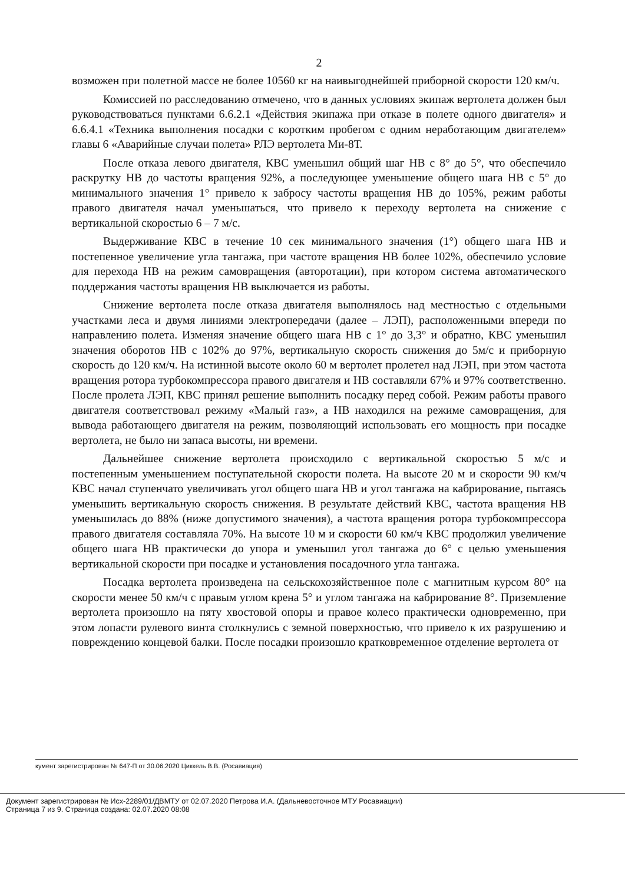2
возможен при полетной массе не более 10560 кг на наивыгоднейшей приборной скорости 120 км/ч.
Комиссией по расследованию отмечено, что в данных условиях экипаж вертолета должен был руководствоваться пунктами 6.6.2.1 «Действия экипажа при отказе в полете одного двигателя» и 6.6.4.1 «Техника выполнения посадки с коротким пробегом с одним неработающим двигателем» главы 6 «Аварийные случаи полета» РЛЭ вертолета Ми-8Т.
После отказа левого двигателя, КВС уменьшил общий шаг НВ с 8° до 5°, что обеспечило раскрутку НВ до частоты вращения 92%, а последующее уменьшение общего шага НВ с 5° до минимального значения 1° привело к забросу частоты вращения НВ до 105%, режим работы правого двигателя начал уменьшаться, что привело к переходу вертолета на снижение с вертикальной скоростью 6 – 7 м/с.
Выдерживание КВС в течение 10 сек минимального значения (1°) общего шага НВ и постепенное увеличение угла тангажа, при частоте вращения НВ более 102%, обеспечило условие для перехода НВ на режим самовращения (авторотации), при котором система автоматического поддержания частоты вращения НВ выключается из работы.
Снижение вертолета после отказа двигателя выполнялось над местностью с отдельными участками леса и двумя линиями электропередачи (далее – ЛЭП), расположенными впереди по направлению полета. Изменяя значение общего шага НВ с 1° до 3,3° и обратно, КВС уменьшил значения оборотов НВ с 102% до 97%, вертикальную скорость снижения до 5м/с и приборную скорость до 120 км/ч. На истинной высоте около 60 м вертолет пролетел над ЛЭП, при этом частота вращения ротора турбокомпрессора правого двигателя и НВ составляли 67% и 97% соответственно. После пролета ЛЭП, КВС принял решение выполнить посадку перед собой. Режим работы правого двигателя соответствовал режиму «Малый газ», а НВ находился на режиме самовращения, для вывода работающего двигателя на режим, позволяющий использовать его мощность при посадке вертолета, не было ни запаса высоты, ни времени.
Дальнейшее снижение вертолета происходило с вертикальной скоростью 5 м/с и постепенным уменьшением поступательной скорости полета. На высоте 20 м и скорости 90 км/ч КВС начал ступенчато увеличивать угол общего шага НВ и угол тангажа на кабрирование, пытаясь уменьшить вертикальную скорость снижения. В результате действий КВС, частота вращения НВ уменьшилась до 88% (ниже допустимого значения), а частота вращения ротора турбокомпрессора правого двигателя составляла 70%. На высоте 10 м и скорости 60 км/ч КВС продолжил увеличение общего шага НВ практически до упора и уменьшил угол тангажа до 6° с целью уменьшения вертикальной скорости при посадке и установления посадочного угла тангажа.
Посадка вертолета произведена на сельскохозяйственное поле с магнитным курсом 80° на скорости менее 50 км/ч с правым углом крена 5° и углом тангажа на кабрирование 8°. Приземление вертолета произошло на пяту хвостовой опоры и правое колесо практически одновременно, при этом лопасти рулевого винта столкнулись с земной поверхностью, что привело к их разрушению и повреждению концевой балки. После посадки произошло кратковременное отделение вертолета от
кумент зарегистрирован № 647-П от 30.06.2020 Циккель В.В. (Росавиация)
Документ зарегистрирован № Исх-2289/01/ДВМТУ от 02.07.2020 Петрова И.А. (Дальневосточное МТУ Росавиации)
Страница 7 из 9. Страница создана: 02.07.2020 08:08